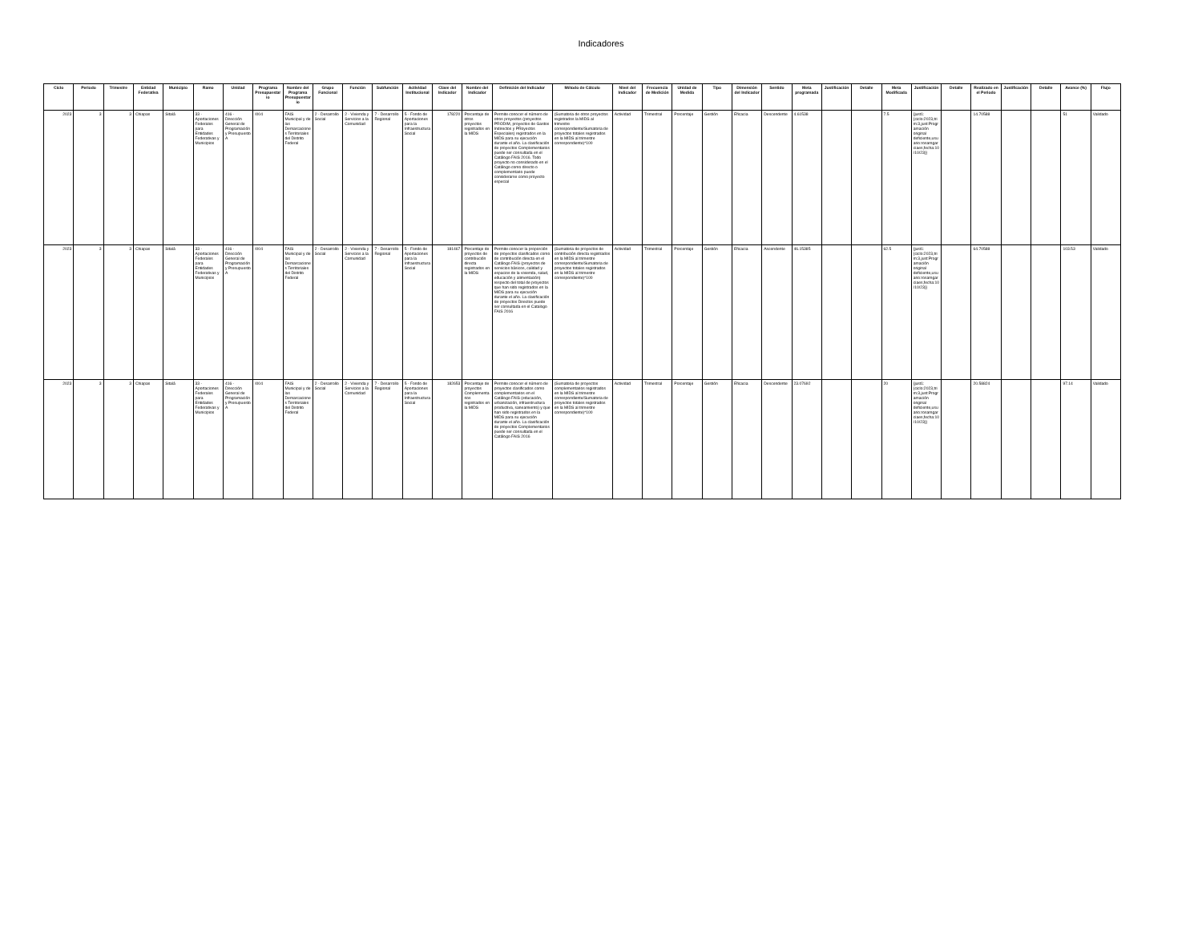Indicadores
| Ciclo | Periodo | Trimestre | Entidad Federativa | Municipio | Ramo | Unidad | Programa Presupuestario | Nombre del Programa Presupuestario | Grupo Funcional | Función | Subfunción | Actividad Institucional | Clave del Indicador | Nombre del Indicador | Definición del Indicador | Método de Cálculo | Nivel del Indicador | Frecuencia de Medición | Unidad de Medida | Tipo | Dimensión del Indicador | Sentido | Meta programada | Justificación | Detalle | Meta Modificada | Justificación | Detalle | Realizado en el Periodo | Justificación | Detalle | Avance (%) | Flujo |
| --- | --- | --- | --- | --- | --- | --- | --- | --- | --- | --- | --- | --- | --- | --- | --- | --- | --- | --- | --- | --- | --- | --- | --- | --- | --- | --- | --- | --- | --- | --- | --- | --- | --- |
| 2023 | 3 | 3 | Chiapas | Sitalá | 33 - Aportaciones Federales para Entidades Federativas y Municipios | 416 - Dirección General de Programación y Presupuesto A | I004 | FAIS Municipal y de las Demarcaciones Territoriales del Distrito Federal | 2 - Desarrollo Social | 2 - Vivienda y Servicios a la Comunidad | 7 - Desarrollo Regional | 5 - Fondo de Aportaciones para la Infraestructura Social | 178220 | Porcentaje de otros proyectos registrados en la MIDS | Permite conocer el número de otros proyectos (proyectos PRODIM, proyectos de Gastos Indirectos y PRoyectos Especiales) registrados en la MIDS para su ejecución durante el año. La clasificación de proyectos Complementarios puede ser consultada en el Catálogo FAIS 2016. Todo proyecto no considerado en el Catálogo como directo o complementario puede considerarse como proyecto especial | (Sumatoria de otros proyectos registrados la MIDS al trimestre correspondiente/Sumatoria de proyectos totales registrados en la MIDS al trimestre correspondiente)*100 | Actividad | Trimestral | Porcentaje | Gestión | Eficacia | Descendente | 4.61538 | | | 7.5 | {just1:{ciclo:2023,trim:3,just:Programación original deficiente,usuario:rosamgarciaes,fecha:10/10/23}} | | 14.70588 | | | 51 | Validado |
| 2023 | 3 | 3 | Chiapas | Sitalá | 33 - Aportaciones Federales para Entidades Federativas y Municipios | 416 - Dirección General de Programación y Presupuesto A | I004 | FAIS Municipal y de las Demarcaciones Territoriales del Distrito Federal | 2 - Desarrollo Social | 2 - Vivienda y Servicios a la Comunidad | 7 - Desarrollo Regional | 5 - Fondo de Aportaciones para la Infraestructura Social | 181467 | Porcentaje de proyectos de contribución directa registrados en la MIDS | Permite conocer la proporción de proyectos clasificados como de contribución directa en el Catálogo FAIS (proyectos de servicios básicos, calidad y espacios de la vivienda, salud, educación y alimentación) respecto del total de proyectos que han sido registrados en la MIDS para su ejecución durante el año. La clasificación de proyectos Directos puede ser consultada en el Catalogo FAIS 2016 | (Sumatoria de proyectos de contribución directa registrados en la MIDS al trimestre correspondiente/Sumatoria de proyectos totales registrados en la MIDS al trimestre correspondiente)*100 | Actividad | Trimestral | Porcentaje | Gestión | Eficacia | Ascendente | 46.15385 | | | 62.5 | {just1:{ciclo:2023,trim:3,just:Programación original deficiente,usuario:rosamgarciaes,fecha:10/10/23}} | | 64.70588 | | | 103.53 | Validado |
| 2023 | 3 | 3 | Chiapas | Sitalá | 33 - Aportaciones Federales para Entidades Federativas y Municipios | 416 - Dirección General de Programación y Presupuesto A | I004 | FAIS Municipal y de las Demarcaciones Territoriales del Distrito Federal | 2 - Desarrollo Social | 2 - Vivienda y Servicios a la Comunidad | 7 - Desarrollo Regional | 5 - Fondo de Aportaciones para la Infraestructura Social | 182653 | Porcentaje de proyectos Complementarios registrados en la MIDS | Permite conocer el número de proyectos clasificados como complementarios en el Catálogo FAIS (educación, urbanización, infraestructura productiva, saneamiento) y que han sido registrados en la MIDS para su ejecución durante el año. La clasificación de proyectos Complementarios puede ser consultada en el Catálogo FAIS 2016 | (Sumatoria de proyectos complementarios registrados en la MIDS al trimestre correspondiente/Sumatoria de proyectos totales registrados en la MIDS al trimestre correspondiente)*100 | Actividad | Trimestral | Porcentaje | Gestión | Eficacia | Descendente | 23.07692 | | | 20 | {just1:{ciclo:2023,trim:3,just:Programación original deficiente,usuario:rosamgarciaes,fecha:10/10/23}} | | 20.58824 | | | 97.14 | Validado |